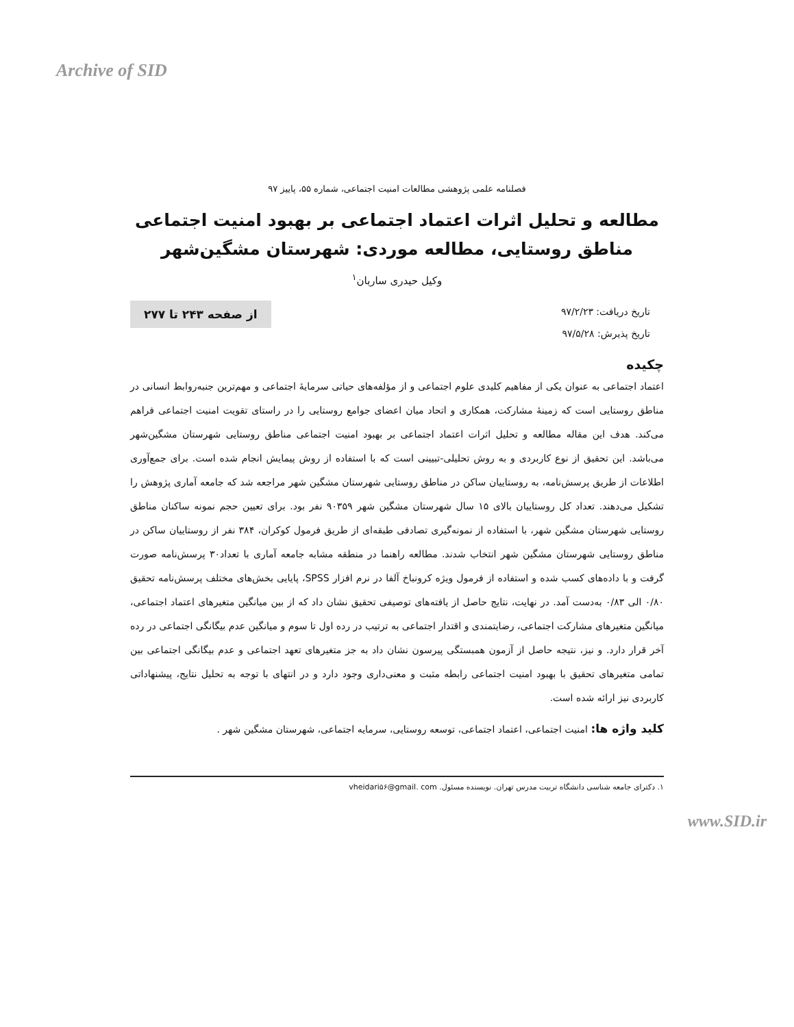Archive of SID
فصلنامه علمی پژوهشی مطالعات امنیت اجتماعی، شماره ۵۵، پاییز ۹۷
مطالعه و تحلیل اثرات اعتماد اجتماعی بر بهبود امنیت اجتماعی مناطق روستایی، مطالعه موردی: شهرستان مشگین‌شهر
وکیل حیدری ساربان<sup>۱</sup>
تاریخ دریافت: ۹۷/۲/۲۳
تاریخ پذیرش: ۹۷/۵/۲۸
از صفحه ۲۴۳ تا ۲۷۷
چکیده
اعتماد اجتماعی به عنوان یکی از مفاهیم کلیدی علوم اجتماعی و از مؤلفه‌های حیاتی سرمایهٔ اجتماعی و مهم‌ترین جنبه‌روابط انسانی در مناطق روستایی است که زمینهٔ مشارکت، همکاری و اتحاد میان اعضای جوامع روستایی را در راستای تقویت امنیت اجتماعی فراهم می‌کند. هدف این مقاله مطالعه و تحلیل اثرات اعتماد اجتماعی بر بهبود امنیت اجتماعی مناطق روستایی شهرستان مشگین‌شهر می‌باشد. این تحقیق از نوع کاربردی و به روش تحلیلی-تبیینی است که با استفاده از روش پیمایش انجام شده است. برای جمع‌آوری اطلاعات از طریق پرسش‌نامه، به روستاییان ساکن در مناطق روستایی شهرستان مشگین شهر مراجعه شد که جامعه آماری پژوهش را تشکیل می‌دهند. تعداد کل روستاییان بالای ۱۵ سال شهرستان مشگین شهر ۹۰۳۵۹ نفر بود. برای تعیین حجم نمونه ساکنان مناطق روستایی شهرستان مشگین شهر، با استفاده از نمونه‌گیری تصادفی طبقه‌ای از طریق فرمول کوکران، ۳۸۴ نفر از روستاییان ساکن در مناطق روستایی شهرستان مشگین شهر انتخاب شدند. مطالعه راهنما در منطقه مشابه جامعه آماری با تعداد۳۰ پرسش‌نامه صورت گرفت و با داده‌های کسب شده و استفاده از فرمول ویژه کرونباخ آلفا در نرم افزار SPSS، پایایی بخش‌های مختلف پرسش‌نامه تحقیق ۰/۸۰ الی ۰/۸۳ به‌دست آمد. در نهایت، نتایج حاصل از یافته‌های توصیفی تحقیق نشان داد که از بین میانگین متغیرهای اعتماد اجتماعی، میانگین متغیرهای مشارکت اجتماعی، رضایتمندی و اقتدار اجتماعی به ترتیب در رده اول تا سوم و میانگین عدم بیگانگی اجتماعی در رده آخر قرار دارد. و نیز، نتیجه حاصل از آزمون همبستگی پیرسون نشان داد به جز متغیرهای تعهد اجتماعی و عدم بیگانگی اجتماعی بین تمامی متغیرهای تحقیق با بهبود امنیت اجتماعی رابطه مثبت و معنی‌داری وجود دارد و در انتهای با توجه به تحلیل نتایج، پیشنهاداتی کاربردی نیز ارائه شده است.
کلید واژه ها: امنیت اجتماعی، اعتماد اجتماعی، توسعه روستایی، سرمایه اجتماعی، شهرستان مشگین شهر .
۱. دکترای جامعه شناسی دانشگاه تربیت مدرس تهران. نویسنده مسئول. vheidari۵۶@gmail. com
www.SID.ir